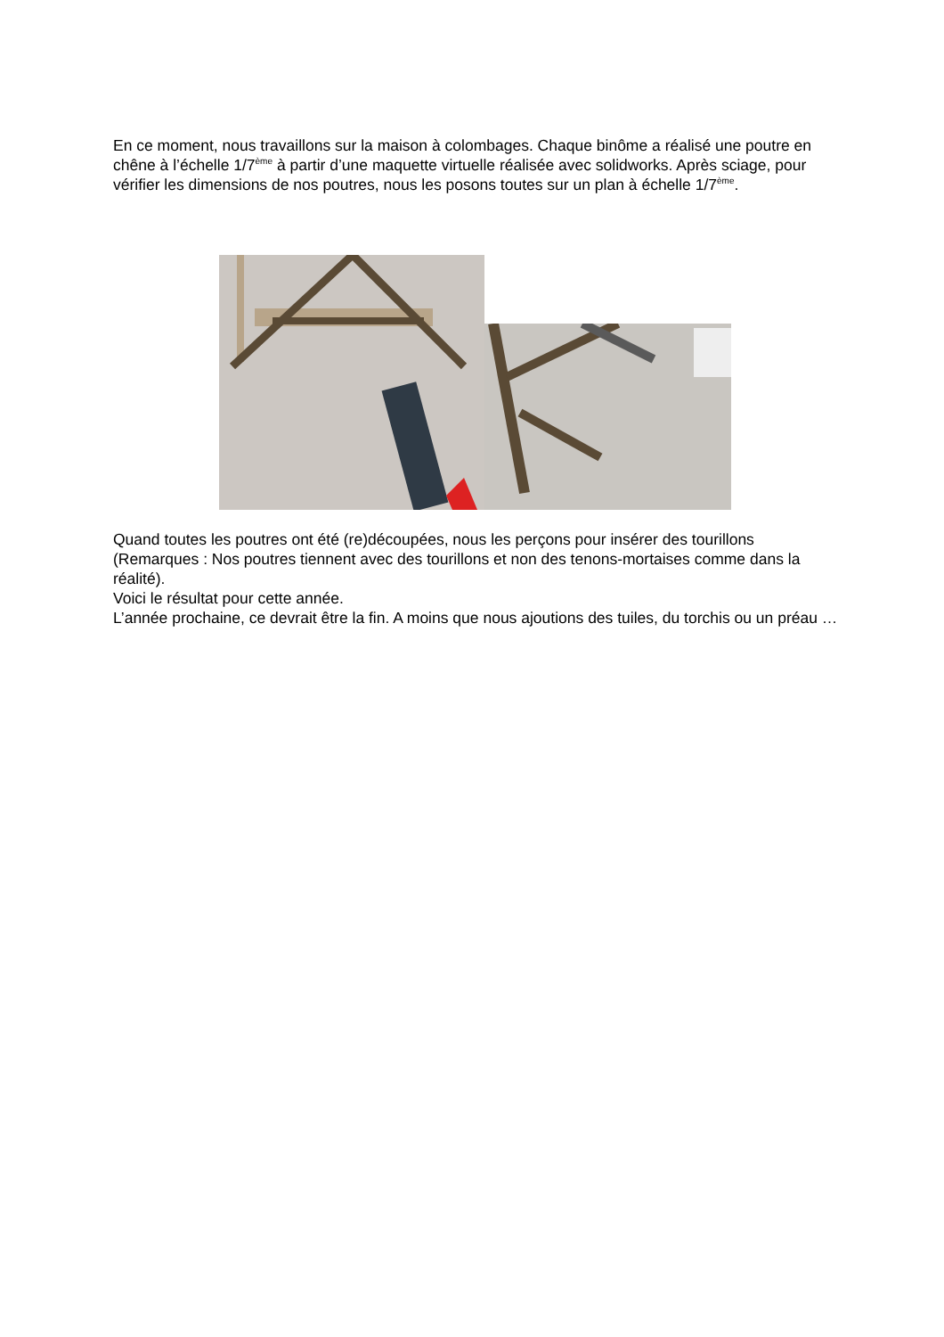En ce moment, nous travaillons sur la maison à colombages. Chaque binôme a réalisé une poutre en chêne à l’échelle 1/7<sup>ème</sup> à partir d’une maquette virtuelle réalisée avec solidworks. Après sciage, pour vérifier les dimensions de nos poutres, nous les posons toutes sur un plan à échelle 1/7<sup>ème</sup>.
Quand toutes les poutres ont été (re)découpées, nous les perçons pour insérer des tourillons (Remarques : Nos poutres tiennent avec des tourillons et non des tenons-mortaises comme dans la réalité).
Voici le résultat pour cette année.
L’année prochaine, ce devrait être la fin. A moins que nous ajoutions des tuiles, du torchis ou un préau …